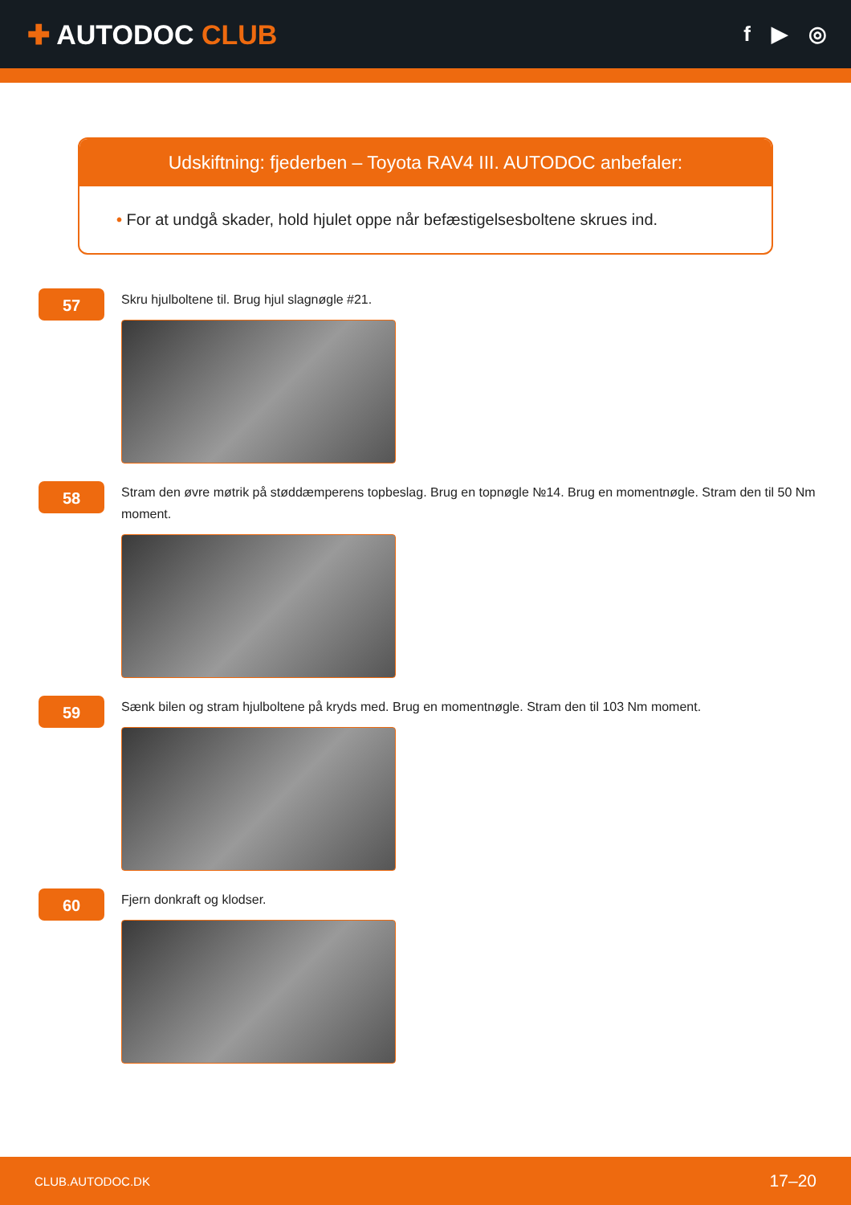✚ AUTODOC CLUB
f ▶ ◎
Udskiftning: fjederben – Toyota RAV4 III. AUTODOC anbefaler:
• For at undgå skader, hold hjulet oppe når befæstigelsesboltene skrues ind.
57
Skru hjulboltene til. Brug hjul slagnøgle #21.
58
Stram den øvre møtrik på støddæmperens topbeslag. Brug en topnøgle №14. Brug en momentnøgle. Stram den til 50 Nm moment.
59
Sænk bilen og stram hjulboltene på kryds med. Brug en momentnøgle. Stram den til 103 Nm moment.
60
Fjern donkraft og klodser.
CLUB.AUTODOC.DK 17–20